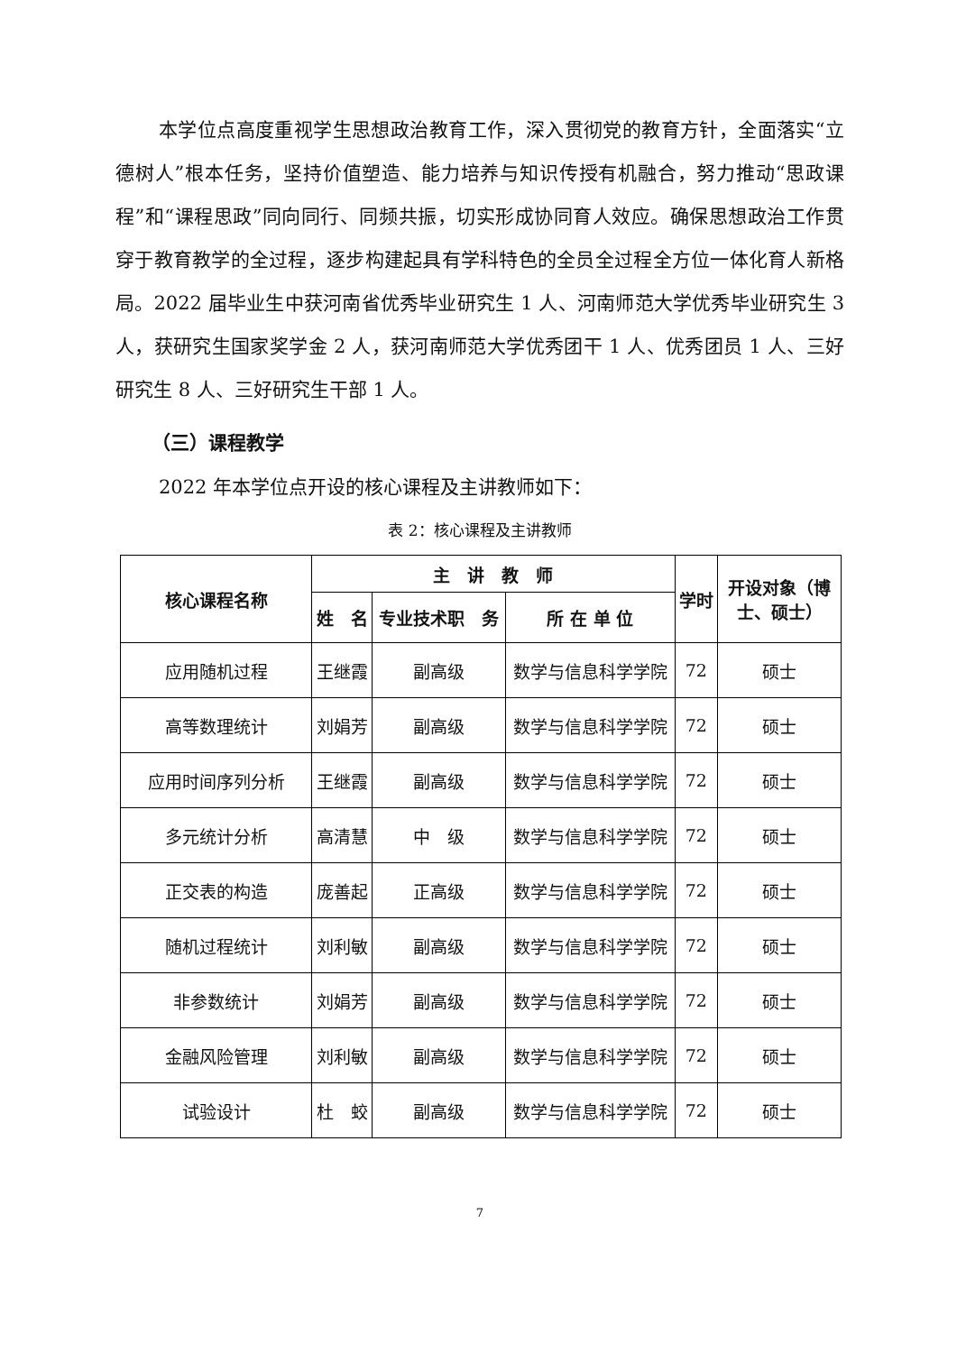本学位点高度重视学生思想政治教育工作，深入贯彻党的教育方针，全面落实“立德树人”根本任务，坚持价值塑造、能力培养与知识传授有机融合，努力推动“思政课程”和“课程思政”同向同行、同频共振，切实形成协同育人效应。确保思想政治工作贯穿于教育教学的全过程，逐步构建起具有学科特色的全员全过程全方位一体化育人新格局。2022 届毕业生中获河南省优秀毕业研究生 1 人、河南师范大学优秀毕业研究生 3 人，获研究生国家奖学金 2 人，获河南师范大学优秀团干 1 人、优秀团员 1 人、三好研究生 8 人、三好研究生干部 1 人。
（三）课程教学
2022 年本学位点开设的核心课程及主讲教师如下：
表 2：核心课程及主讲教师
| 核心课程名称 | 主 讲 教 师 | | | 学时 | 开设对象（博士、硕士） |
| --- | --- | --- | --- | --- | --- |
| | 姓 名 | 专业技术职 务 | 所 在 单 位 | | |
| 应用随机过程 | 王继霞 | 副高级 | 数学与信息科学学院 | 72 | 硕士 |
| 高等数理统计 | 刘娟芳 | 副高级 | 数学与信息科学学院 | 72 | 硕士 |
| 应用时间序列分析 | 王继霞 | 副高级 | 数学与信息科学学院 | 72 | 硕士 |
| 多元统计分析 | 高清慧 | 中 级 | 数学与信息科学学院 | 72 | 硕士 |
| 正交表的构造 | 庞善起 | 正高级 | 数学与信息科学学院 | 72 | 硕士 |
| 随机过程统计 | 刘利敏 | 副高级 | 数学与信息科学学院 | 72 | 硕士 |
| 非参数统计 | 刘娟芳 | 副高级 | 数学与信息科学学院 | 72 | 硕士 |
| 金融风险管理 | 刘利敏 | 副高级 | 数学与信息科学学院 | 72 | 硕士 |
| 试验设计 | 杜 蛟 | 副高级 | 数学与信息科学学院 | 72 | 硕士 |
7